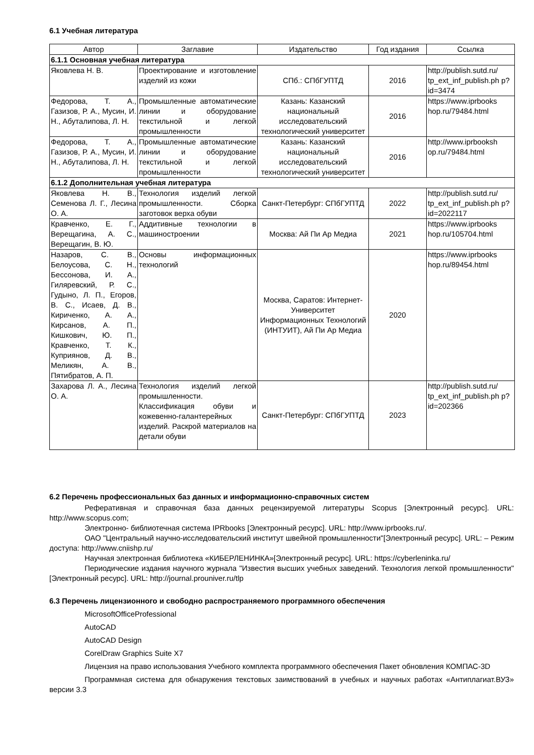6.1 Учебная литература
| Автор | Заглавие | Издательство | Год издания | Ссылка |
| --- | --- | --- | --- | --- |
| 6.1.1 Основная учебная литература | | | | |
| Яковлева Н. В. | Проектирование и изготовление изделий из кожи | СПб.: СПбГУПТД | 2016 | http://publish.sutd.ru/ tp_ext_inf_publish.ph p?id=3474 |
| Федорова, Т. А., Газизов, Р. А., Мусин, И. Н., Абуталипова, Л. Н. | Промышленные автоматические линии и оборудование текстильной и легкой промышленности | Казань: Казанский национальный исследовательский технологический университет | 2016 | https://www.iprbooks hop.ru/79484.html |
| Федорова, Т. А., Газизов, Р. А., Мусин, И. Н., Абуталипова, Л. Н. | Промышленные автоматические линии и оборудование текстильной и легкой промышленности | Казань: Казанский национальный исследовательский технологический университет | 2016 | http://www.iprbooksh op.ru/79484.html |
| 6.1.2 Дополнительная учебная литература | | | | |
| Яковлева Н. В., Семенова Л. Г., Лесина О. А. | Технология изделий легкой промышленности. Сборка заготовок верха обуви | Санкт-Петербург: СПбГУПТД | 2022 | http://publish.sutd.ru/ tp_ext_inf_publish.ph p?id=2022117 |
| Кравченко, Е. Г., Верещагина, А. С., Верещагин, В. Ю. | Аддитивные технологии в машиностроении | Москва: Ай Пи Ар Медиа | 2021 | https://www.iprbooks hop.ru/105704.html |
| Назаров, С. В., Белоусова, С. Н., Бессонова, И. А., Гиляревский, Р. С., Гудыно, Л. П., Егоров, В. С., Исаев, Д. В., Кириченко, А. А., Кирсанов, А. П., Кишкович, Ю. П., Кравченко, Т. К., Куприянов, Д. В., Меликян, А. В., Пятибратов, А. П. | Основы информационных технологий | Москва, Саратов: Интернет-Университет Информационных Технологий (ИНТУИТ), Ай Пи Ар Медиа | 2020 | https://www.iprbooks hop.ru/89454.html |
| Захарова Л. А., Лесина О. А. | Технология изделий легкой промышленности. Классификация обуви и кожевенно-галантерейных изделий. Раскрой материалов на детали обуви | Санкт-Петербург: СПбГУПТД | 2023 | http://publish.sutd.ru/ tp_ext_inf_publish.ph p?id=202366 |
6.2 Перечень профессиональных баз данных и информационно-справочных систем
Реферативная и справочная база данных рецензируемой литературы Scopus [Электронный ресурс]. URL: http://www.scopus.com;
Электронно- библиотечная система IPRbooks [Электронный ресурс]. URL: http://www.iprbooks.ru/.
ОАО "Центральный научно-исследовательский институт швейной промышленности"[Электронный ресурс]. URL: – Режим доступа: http://www.cniishp.ru/
Научная электронная библиотека «КИБЕРЛЕНИНКА»[Электронный ресурс]. URL: https://cyberleninka.ru/
Периодические издания научного журнала "Известия высших учебных заведений. Технология легкой промышленности" [Электронный ресурс]. URL: http://journal.prouniver.ru/tlp
6.3 Перечень лицензионного и свободно распространяемого программного обеспечения
MicrosoftOfficeProfessional
AutoCAD
AutoCAD Design
CorelDraw Graphics Suite X7
Лицензия на право использования Учебного комплекта программного обеспечения Пакет обновления КОМПАС-3D
Программная система для обнаружения текстовых заимствований в учебных и научных работах «Антиплагиат.ВУЗ» версии 3.3